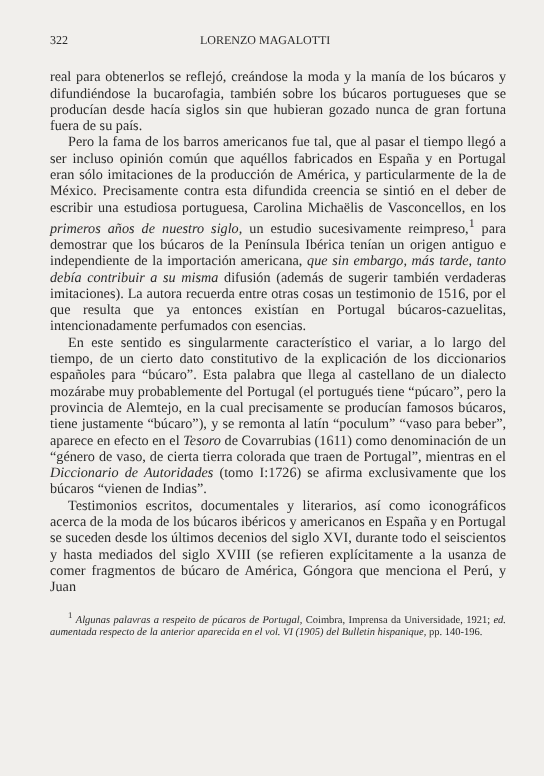322 LORENZO MAGALOTTI
real para obtenerlos se reflejó, creándose la moda y la manía de los búcaros y difundiéndose la bucarofagia, también sobre los búcaros portugueses que se producían desde hacía siglos sin que hubieran gozado nunca de gran fortuna fuera de su país.
Pero la fama de los barros americanos fue tal, que al pasar el tiempo llegó a ser incluso opinión común que aquéllos fabricados en España y en Portugal eran sólo imitaciones de la producción de América, y particularmente de la de México. Precisamente contra esta difundida creencia se sintió en el deber de escribir una estudiosa portuguesa, Carolina Michaëlis de Vasconcellos, en los primeros años de nuestro siglo, un estudio sucesivamente reimpreso,<sup>1</sup> para demostrar que los búcaros de la Península Ibérica tenían un origen antiguo e independiente de la importación americana, que sin embargo, más tarde, tanto debía contribuir a su misma difusión (además de sugerir también verdaderas imitaciones). La autora recuerda entre otras cosas un testimonio de 1516, por el que resulta que ya entonces existían en Portugal búcaros-cazuelitas, intencionadamente perfumados con esencias.
En este sentido es singularmente característico el variar, a lo largo del tiempo, de un cierto dato constitutivo de la explicación de los diccionarios españoles para “búcaro”. Esta palabra que llega al castellano de un dialecto mozárabe muy probablemente del Portugal (el portugués tiene “púcaro”, pero la provincia de Alemtejo, en la cual precisamente se producían famosos búcaros, tiene justamente “búcaro”), y se remonta al latín “poculum” “vaso para beber”, aparece en efecto en el Tesoro de Covarrubias (1611) como denominación de un “género de vaso, de cierta tierra colorada que traen de Portugal”, mientras en el Diccionario de Autoridades (tomo I:1726) se afirma exclusivamente que los búcaros “vienen de Indias”.
Testimonios escritos, documentales y literarios, así como iconográficos acerca de la moda de los búcaros ibéricos y americanos en España y en Portugal se suceden desde los últimos decenios del siglo XVI, durante todo el seiscientos y hasta mediados del siglo XVIII (se refieren explícitamente a la usanza de comer fragmentos de búcaro de América, Góngora que menciona el Perú, y Juan
<sup>1</sup> Algunas palavras a respeito de púcaros de Portugal, Coimbra, Imprensa da Universidade, 1921; ed. aumentada respecto de la anterior aparecida en el vol. VI (1905) del Bulletin hispanique, pp. 140-196.